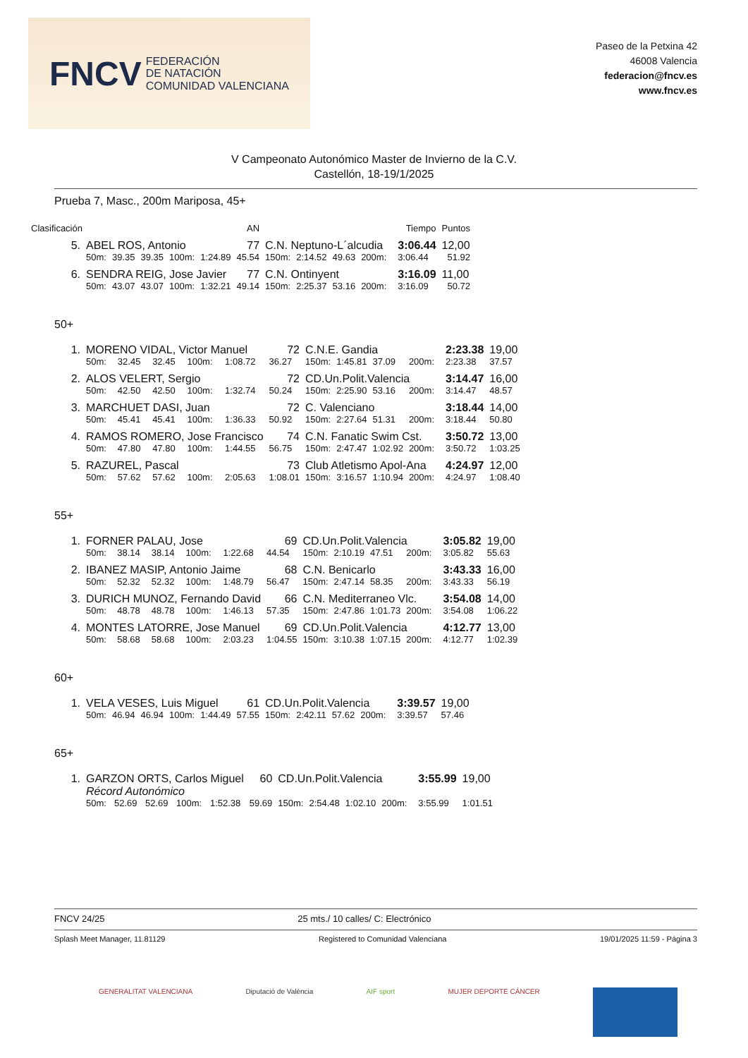FNCV FEDERACIÓN
DE NATACIÓN
COMUNIDAD VALENCIANA
Paseo de la Petxina 42
46008 Valencia
federacion@fncv.es
www.fncv.es
V Campeonato Autonómico Master de Invierno de la C.V.
Castellón, 18-19/1/2025
Prueba 7, Masc., 200m Mariposa, 45+
| Clasificación | | | | | | AN | | | | | | Tiempo | Puntos |
| 5. | ABEL ROS, Antonio | | | | | 77 | C.N. Neptuno-L´alcudia | | | | | 3:06.44 | 12,00 |
| | 50m: | 39.35 | 39.35 | 100m: | 1:24.89 | 45.54 | 150m: | 2:14.52 | 49.63 | 200m: | | 3:06.44 | 51.92 |
| 6. | SENDRA REIG, Jose Javier | | | | | 77 | C.N. Ontinyent | | | | | 3:16.09 | 11,00 |
| | 50m: | 43.07 | 43.07 | 100m: | 1:32.21 | 49.14 | 150m: | 2:25.37 | 53.16 | 200m: | | 3:16.09 | 50.72 |
50+
| 1. | MORENO VIDAL, Victor Manuel | | | | | 72 | C.N.E. Gandia | | | | | 2:23.38 | 19,00 |
| | 50m: | 32.45 | 32.45 | 100m: | 1:08.72 | 36.27 | 150m: | 1:45.81 | 37.09 | 200m: | | 2:23.38 | 37.57 |
| 2. | ALOS VELERT, Sergio | | | | | 72 | CD.Un.Polit.Valencia | | | | | 3:14.47 | 16,00 |
| | 50m: | 42.50 | 42.50 | 100m: | 1:32.74 | 50.24 | 150m: | 2:25.90 | 53.16 | 200m: | | 3:14.47 | 48.57 |
| 3. | MARCHUET DASI, Juan | | | | | 72 | C. Valenciano | | | | | 3:18.44 | 14,00 |
| | 50m: | 45.41 | 45.41 | 100m: | 1:36.33 | 50.92 | 150m: | 2:27.64 | 51.31 | 200m: | | 3:18.44 | 50.80 |
| 4. | RAMOS ROMERO, Jose Francisco | | | | | 74 | C.N. Fanatic Swim Cst. | | | | | 3:50.72 | 13,00 |
| | 50m: | 47.80 | 47.80 | 100m: | 1:44.55 | 56.75 | 150m: | 2:47.47 | 1:02.92 | 200m: | | 3:50.72 | 1:03.25 |
| 5. | RAZUREL, Pascal | | | | | 73 | Club Atletismo Apol-Ana | | | | | 4:24.97 | 12,00 |
| | 50m: | 57.62 | 57.62 | 100m: | 2:05.63 | 1:08.01 | 150m: | 3:16.57 | 1:10.94 | 200m: | | 4:24.97 | 1:08.40 |
55+
| 1. | FORNER PALAU, Jose | | | | | 69 | CD.Un.Polit.Valencia | | | | | 3:05.82 | 19,00 |
| | 50m: | 38.14 | 38.14 | 100m: | 1:22.68 | 44.54 | 150m: | 2:10.19 | 47.51 | 200m: | | 3:05.82 | 55.63 |
| 2. | IBANEZ MASIP, Antonio Jaime | | | | | 68 | C.N. Benicarlo | | | | | 3:43.33 | 16,00 |
| | 50m: | 52.32 | 52.32 | 100m: | 1:48.79 | 56.47 | 150m: | 2:47.14 | 58.35 | 200m: | | 3:43.33 | 56.19 |
| 3. | DURICH MUNOZ, Fernando David | | | | | 66 | C.N. Mediterraneo Vlc. | | | | | 3:54.08 | 14,00 |
| | 50m: | 48.78 | 48.78 | 100m: | 1:46.13 | 57.35 | 150m: | 2:47.86 | 1:01.73 | 200m: | | 3:54.08 | 1:06.22 |
| 4. | MONTES LATORRE, Jose Manuel | | | | | 69 | CD.Un.Polit.Valencia | | | | | 4:12.77 | 13,00 |
| | 50m: | 58.68 | 58.68 | 100m: | 2:03.23 | 1:04.55 | 150m: | 3:10.38 | 1:07.15 | 200m: | | 4:12.77 | 1:02.39 |
60+
| 1. | VELA VESES, Luis Miguel | | | | | 61 | CD.Un.Polit.Valencia | | | | | 3:39.57 | 19,00 |
| | 50m: | 46.94 | 46.94 | 100m: | 1:44.49 | 57.55 | 150m: | 2:42.11 | 57.62 | 200m: | | 3:39.57 | 57.46 |
65+
| 1. | GARZON ORTS, Carlos Miguel | | | | | 60 | CD.Un.Polit.Valencia | | | | | 3:55.99 | 19,00 |
| | Récord Autonómico | | | | | | | | | | | | |
| | 50m: | 52.69 | 52.69 | 100m: | 1:52.38 | 59.69 | 150m: | 2:54.48 | 1:02.10 | 200m: | | 3:55.99 | 1:01.51 |
FNCV 24/25 25 mts./ 10 calles/ C: Electrónico
Splash Meet Manager, 11.81129 Registered to Comunidad Valenciana 19/01/2025 11:59 - Página 3
GENERALITAT VALENCIANA Diputació de València AIF sport MUJER DEPORTE CÁNCER